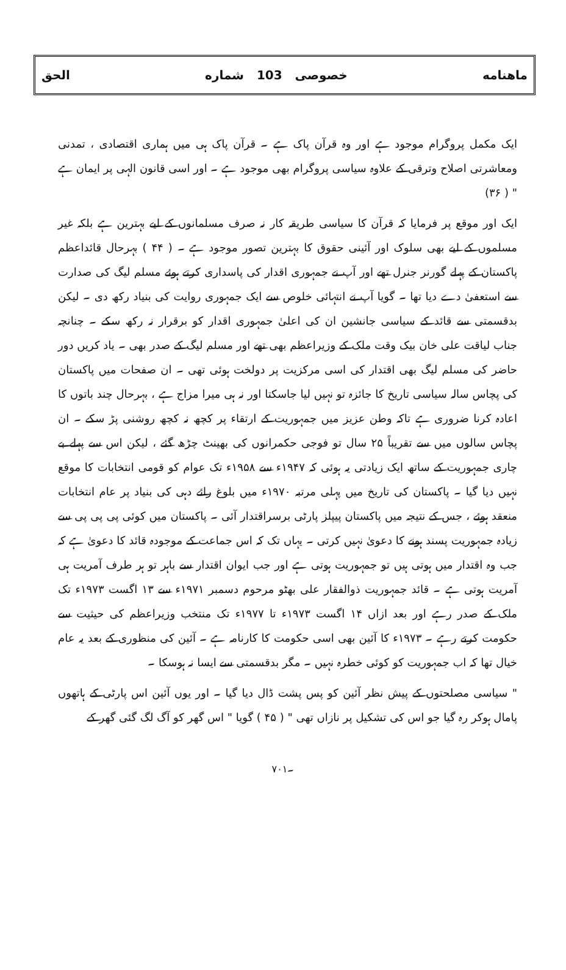ماهنامه خصوصی 103 شماره الحق
ایک مکمل پروگرام موجود ہے اور وہ قرآن پاک ہے ۔ قرآن پاک ہی میں ہماری اقتصادی ، تمدنی ومعاشرتی اصلاح وترقی کے علاوہ سیاسی پروگرام بھی موجود ہے ۔ اور اسی قانون الہی پر ایمان ہے " ( ۳۶)
ایک اور موقع پر فرمایا کہ قرآن کا سیاسی طریقہ کار نہ صرف مسلمانوں کے لیے بہترین ہے بلکہ غیر مسلموں کے لیے بھی سلوک اور آئینی حقوق کا بہترین تصور موجود ہے ۔ ( ۴۴ ) بہرحال قائداعظم پاکستان کے پہلے گورنر جنرل تھے اور آپ نے جمہوری اقدار کی پاسداری کرتے ہوئے مسلم لیگ کی صدارت سے استعفیٰ دے دیا تھا ۔ گویا آپ نے انتہائی خلوص سے ایک جمہوری روایت کی بنیاد رکھ دی ۔ لیکن بدقسمتی سے قائد کے سیاسی جانشین ان کی اعلیٰ جمہوری اقدار کو برقرار نہ رکھ سکے ۔ چنانچہ جناب لیاقت علی خان بیک وقت ملک کے وزیراعظم بھی تھے اور مسلم لیگ کے صدر بھی ۔ یاد کریں دور حاضر کی مسلم لیگ بھی اقتدار کی اسی مرکزیت پر دولخت ہوئی تھی ۔ ان صفحات میں پاکستان کی پچاس سالہ سیاسی تاریخ کا جائزہ تو نہیں لیا جاسکتا اور نہ ہی میرا مزاج ہے ، بہرحال چند باتوں کا اعادہ کرنا ضروری ہے تاکہ وطن عزیز میں جمہوریت کے ارتقاء پر کچھ نہ کچھ روشنی پڑ سکے ۔ ان پچاس سالوں میں سے تقریباً ۲۵ سال تو فوجی حکمرانوں کی بھینٹ چڑھ گئے ، لیکن اس سے پہلے بے چاری جمہوریت کے ساتھ ایک زیادتی یہ ہوئی کہ ۱۹۴۷ء سے ۱۹۵۸ء تک عوام کو قومی انتخابات کا موقع نہیں دیا گیا ۔ پاکستان کی تاریخ میں پہلی مرتبہ ۱۹۷۰ء میں بلوغ رائے دہی کی بنیاد پر عام انتخابات منعقد ہوئے ، جس کے نتیجہ میں پاکستان پیپلز پارٹی برسراقتدار آئی ۔ پاکستان میں کوئی پی پی پی سے زیادہ جمہوریت پسند ہونے کا دعویٰ نہیں کرتی ۔ یہاں تک کہ اس جماعت کے موجودہ قائد کا دعویٰ ہے کہ جب وہ اقتدار میں ہوتی ہیں تو جمہوریت ہوتی ہے اور جب ایوان اقتدار سے باہر تو ہر طرف آمریت ہی آمریت ہوتی ہے ۔ قائد جمہوریت ذوالفقار علی بھٹو مرحوم دسمبر ۱۹۷۱ء سے ۱۳ اگست ۱۹۷۳ء تک ملک کے صدر رہے اور بعد ازاں ۱۴ اگست ۱۹۷۳ء تا ۱۹۷۷ء تک منتخب وزیراعظم کی حیثیت سے حکومت کرتے رہے ۔ ۱۹۷۳ء کا آئین بھی اسی حکومت کا کارنامہ ہے ۔ آئین کی منظوری کے بعد یہ عام خیال تھا کہ اب جمہوریت کو کوئی خطرہ نہیں ۔ مگر بدقسمتی سے ایسا نہ ہوسکا ۔
" سیاسی مصلحتوں کے پیش نظر آئین کو پس پشت ڈال دیا گیا ۔ اور یوں آئین اس پارٹی کے ہاتھوں پامال ہوکر رہ گیا جو اس کی تشکیل پر نازاں تھی " ( ۴۵ ) گویا " اس گھر کو آگ لگ گئی گھر کے
۷۰۱۔